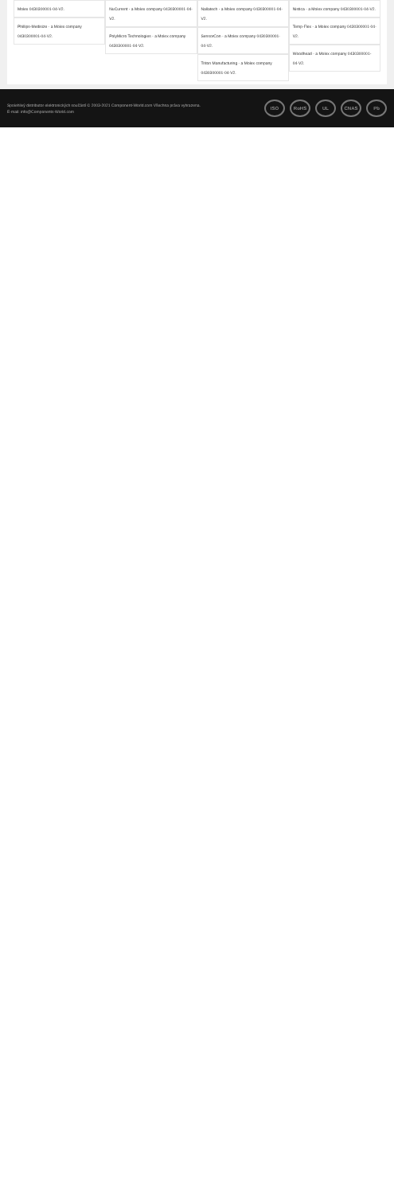Molex 0430300001-04-V2.
Phillips-Medisize - a Molex company 0430300001-04-V2.
NuCurrent - a Molex company 0430300001-04-V2.
PolyMicro Technologies - a Molex company 0430300001-04-V2.
Nallatech - a Molex company 0430300001-04-V2.
SensorCon - a Molex company 0430300001-04-V2.
Triton Manufacturing - a Molex company 0430300001-04-V2.
Nistica - a Molex company 0430300001-04-V2.
Temp-Flex - a Molex company 0430300001-04-V2.
Woodhead - a Molex company 0430300001-04-V2.
Spolehlivý distributor elektronických součástí © 2003-2021 Component-World.com Všechna práva vyhrazena.
E-mail: info@Components-World.com
ISO RoHS UL CNAS Pb